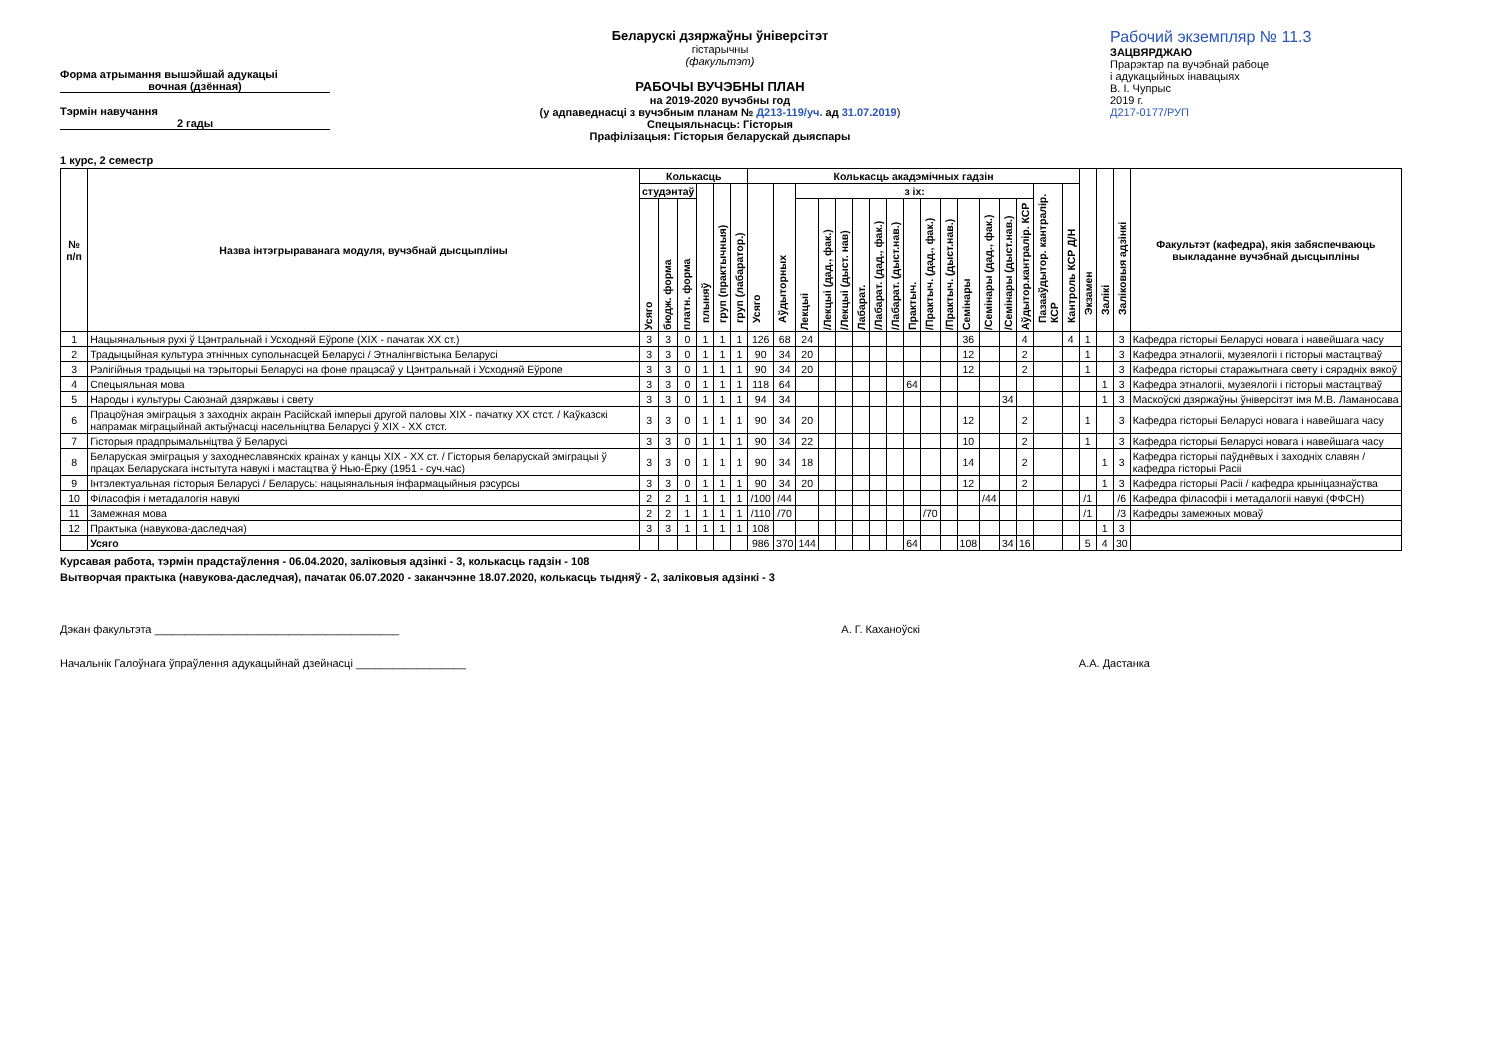Форма атрымання вышэйшай адукацыі
вочная (дзённая)
Тэрмін навучання
2 гады
1 курс, 2 семестр
Беларускі дзяржаўны ўніверсітэт
гістарычны
(факультэт)
РАБОЧЫ ВУЧЭБНЫ ПЛАН
на 2019-2020 вучэбны год
(у адпаведнасці з вучэбным планам № Д213-119/уч. ад 31.07.2019)
Спецыяльнасць: Гісторыя
Прафілізацыя: Гісторыя беларускай дыяспары
Рабочий экземпляр № 11.3
ЗАЦВЯРДЖАЮ
Прарэктар па вучэбнай рабоце
і адукацыйных інавацыях
В. І. Чупрыс
2019 г.
Д217-0177/РУП
| № п/п | Назва інтэгрыраванага модуля, вучэбнай дысцыпліны | Колькасць | | | | | | Колькасць акадэмічных гадзін | | | | | | | | | | | | | | | | | Экзамен | Залікі | Заліковыя адзінкі | Факультэт (кафедра), якія забяспечваюць выкладанне вучэбнай дысцыпліны |
| --- | --- | --- | --- | --- | --- | --- | --- | --- | --- | --- | --- | --- | --- | --- | --- | --- | --- | --- | --- | --- | --- | --- | --- | --- | --- | --- | --- | --- |
| | | студэнтаў | | | плыняў | груп (практычныя) | груп (лабаратор.) | Усяго | Аўдыторных | з іх: | | | | | | | | | | | | | Пазааўдытор. кантралір. КСР | Кантроль КСР Д/Н | | | | |
| | | Усяго | бюдж. форма | платн. форма | | | | | | Лекцыі | /Лекцыі (дад., фак.) | /Лекцыі (дыст. нав) | Лабарат. | /Лабарат. (дад., фак.) | /Лабарат. (дыст.нав.) | Практыч. | /Практыч. (дад., фак.) | /Практыч. (дыст.нав.) | Семінары | /Семінары (дад., фак.) | /Семінары (дыст.нав.) | Аўдытор.кантралір. КСР | | | | | | |
| 1 | Нацыянальныя рухі ў Цэнтральнай і Усходняй Еўропе (XIX - пачатак XX ст.) | 3 | 3 | 0 | 1 | 1 | 1 | 126 | 68 | 24 | | | | | | | | | 36 | | | 4 | | 4 | 1 | | 3 | Кафедра гісторыі Беларусі новага і навейшага часу |
| 2 | Традыцыйная культура этнічных супольнасцей Беларусі / Этналінгвістыка Беларусі | 3 | 3 | 0 | 1 | 1 | 1 | 90 | 34 | 20 | | | | | | | | | 12 | | | 2 | | | 1 | | 3 | Кафедра этналогіі, музеялогіі і гісторыі мастацтваў |
| 3 | Рэлігійныя традыцыі на тэрыторыі Беларусі на фоне працэсаў у Цэнтральнай і Усходняй Еўропе | 3 | 3 | 0 | 1 | 1 | 1 | 90 | 34 | 20 | | | | | | | | | 12 | | | 2 | | | 1 | | 3 | Кафедра гісторыі старажытнага свету і сярэдніх вякоў |
| 4 | Спецыяльная мова | 3 | 3 | 0 | 1 | 1 | 1 | 118 | 64 | | | | | | | 64 | | | | | | | | | | 1 | 3 | Кафедра этналогіі, музеялогіі і гісторыі мастацтваў |
| 5 | Народы і культуры Саюзнай дзяржавы і свету | 3 | 3 | 0 | 1 | 1 | 1 | 94 | 34 | | | | | | | | | | | | 34 | | | | | 1 | 3 | Маскоўскі дзяржаўны ўніверсітэт імя М.В. Ламаносава |
| 6 | Працоўная эміграцыя з заходніх акраін Расійскай імперыі другой паловы XIX - пачатку XX стст. / Каўказскі напрамак міграцыйнай актыўнасці насельніцтва Беларусі ў XIX - XX стст. | 3 | 3 | 0 | 1 | 1 | 1 | 90 | 34 | 20 | | | | | | | | | 12 | | | 2 | | | 1 | | 3 | Кафедра гісторыі Беларусі новага і навейшага часу |
| 7 | Гісторыя прадпрымальніцтва ў Беларусі | 3 | 3 | 0 | 1 | 1 | 1 | 90 | 34 | 22 | | | | | | | | | 10 | | | 2 | | | 1 | | 3 | Кафедра гісторыі Беларусі новага і навейшага часу |
| 8 | Беларуская эміграцыя у заходнеславянскіх краінах у канцы XIX - XX ст. / Гісторыя беларускай эміграцыі ў працах Беларускага інстытута навукі і мастацтва ў Нью-Ёрку (1951 - суч.час) | 3 | 3 | 0 | 1 | 1 | 1 | 90 | 34 | 18 | | | | | | | | | 14 | | | 2 | | | | 1 | 3 | Кафедра гісторыі паўднёвых і заходніх славян / кафедра гісторыі Расіі |
| 9 | Інтэлектуальная гісторыя Беларусі / Беларусь: нацыянальныя інфармацыйныя рэсурсы | 3 | 3 | 0 | 1 | 1 | 1 | 90 | 34 | 20 | | | | | | | | | 12 | | | 2 | | | | 1 | 3 | Кафедра гісторыі Расіі / кафедра крыніцазнаўства |
| 10 | Філасофія і метадалогія навукі | 2 | 2 | 1 | 1 | 1 | 1 | /100 | /44 | | | | | | | | | | | /44 | | | | | /1 | | /6 | Кафедра філасофіі і метадалогіі навукі (ФФСН) |
| 11 | Замежная мова | 2 | 2 | 1 | 1 | 1 | 1 | /110 | /70 | | | | | | | | /70 | | | | | | | | /1 | | /3 | Кафедры замежных моваў |
| 12 | Практыка (навукова-даследчая) | 3 | 3 | 1 | 1 | 1 | 1 | 108 | | | | | | | | | | | | | | | | | | 1 | 3 | |
| | Усяго | | | | | | | 986 | 370 | 144 | | | | | | 64 | | | 108 | | 34 | 16 | | | 5 | 4 | 30 | |
Курсавая работа, тэрмін прадстаўлення - 06.04.2020, заліковыя адзінкі - 3, колькасць гадзін - 108
Вытворчая практыка (навукова-даследчая), пачатак 06.07.2020 - заканчэнне 18.07.2020, колькасць тыдняў - 2, заліковыя адзінкі - 3
Дэкан факультэта ________________________________________ А. Г. Каханоўскі
Начальнік Галоўнага ўпраўлення адукацыйнай дзейнасці __________________ А.А. Дастанка